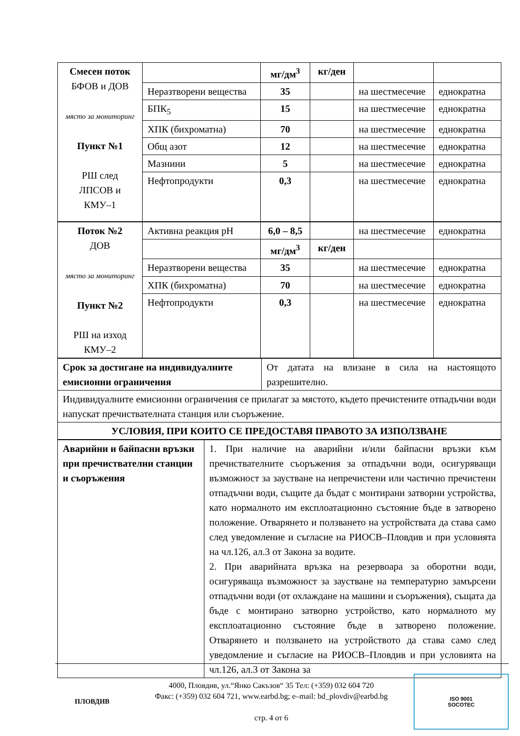| Смесен поток БФОВ и ДОВ място за мониторинг Пункт №1 РШ след ЛПСОВ и КМУ–1 | | мг/дм<sup>3</sup> | кг/ден | | |
| | Неразтворени вещества | 35 | | на шестмесечие | еднократна |
| | БПК<sub>5</sub> | 15 | | на шестмесечие | еднократна |
| | ХПК (бихроматна) | 70 | | на шестмесечие | еднократна |
| | Общ азот | 12 | | на шестмесечие | еднократна |
| | Мазнини | 5 | | на шестмесечие | еднократна |
| | Нефтопродукти | 0,3 | | на шестмесечие | еднократна |
| Поток №2 ДОВ място за мониторинг Пункт №2 РШ на изход КМУ–2 | Активна реакция pH | 6,0 – 8,5 | | на шестмесечие | еднократна |
| | | мг/дм<sup>3</sup> | кг/ден | | |
| | Неразтворени вещества | 35 | | на шестмесечие | еднократна |
| | ХПК (бихроматна) | 70 | | на шестмесечие | еднократна |
| | Нефтопродукти | 0,3 | | на шестмесечие | еднократна |
| Срок за достигане на индивидуалните емисионни ограничения | От датата на влизане в сила на настоящото разрешително. |
| Индивидуалните емисионни ограничения се прилагат за мястото, където пречистените отпадъчни води напускат пречиствателната станция или съоръжение. | |
| УСЛОВИЯ, ПРИ КОИТО СЕ ПРЕДОСТАВЯ ПРАВОТО ЗА ИЗПОЛЗВАНЕ | |
| Аварийни и байпасни връзки при пречиствателни станции и съоръжения | 1. При наличие на аварийни и/или байпасни връзки към пречиствателните съоръжения за отпадъчни води, осигуряващи възможност за заустване на непречистени или частично пречистени отпадъчни води, същите да бъдат с монтирани затворни устройства, като нормалното им експлоатационно състояние бъде в затворено положение. Отварянето и ползването на устройствата да става само след уведомление и съгласие на РИОСВ–Пловдив и при условията на чл.126, ал.3 от Закона за водите. 2. При аварийната връзка на резервоара за оборотни води, осигуряваща възможност за заустване на температурно замърсени отпадъчни води (от охлаждане на машини и съоръжения), същата да бъде с монтирано затворно устройство, като нормалното му експлоатационно състояние бъде в затворено положение. Отварянето и ползването на устройството да става само след уведомление и съгласие на РИОСВ–Пловдив и при условията на чл.126, ал.3 от Закона за |
ПЛОВДИВ
4000, Пловдив, ул.“Янко Сакъзов“ 35 Тел: (+359) 032 604 720
Факс: (+359) 032 604 721, www.earbd.bg; e–mail: bd_plovdiv@earbd.bg
стр. 4 от 6
ISO 9001
SOCOTEC